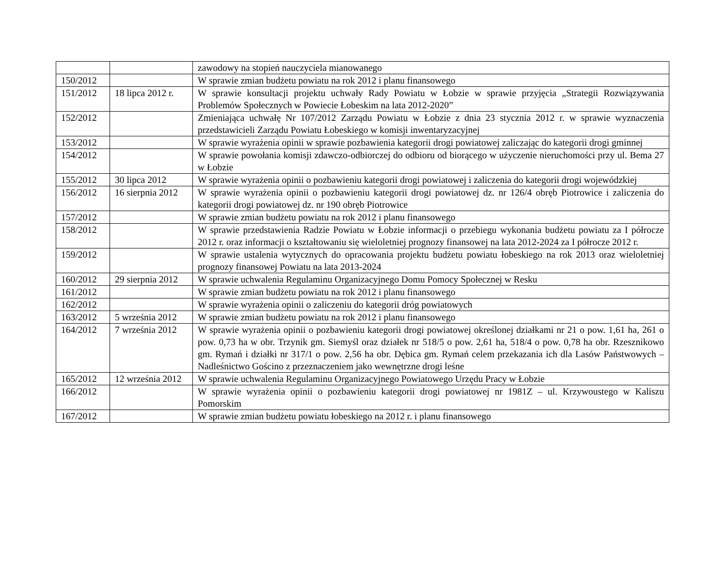| | | zawodowy na stopień nauczyciela mianowanego |
| 150/2012 | | W sprawie zmian budżetu powiatu na rok 2012 i planu finansowego |
| 151/2012 | 18 lipca 2012 r. | W sprawie konsultacji projektu uchwały Rady Powiatu w Łobzie w sprawie przyjęcia „Strategii Rozwiązywania Problemów Społecznych w Powiecie Łobeskim na lata 2012-2020” |
| 152/2012 | | Zmieniająca uchwałę Nr 107/2012 Zarządu Powiatu w Łobzie z dnia 23 stycznia 2012 r. w sprawie wyznaczenia przedstawicieli Zarządu Powiatu Łobeskiego w komisji inwentaryzacyjnej |
| 153/2012 | | W sprawie wyrażenia opinii w sprawie pozbawienia kategorii drogi powiatowej zaliczając do kategorii drogi gminnej |
| 154/2012 | | W sprawie powołania komisji zdawczo-odbiorczej do odbioru od biorącego w użyczenie nieruchomości przy ul. Bema 27 w Łobzie |
| 155/2012 | 30 lipca 2012 | W sprawie wyrażenia opinii o pozbawieniu kategorii drogi powiatowej i zaliczenia do kategorii drogi wojewódzkiej |
| 156/2012 | 16 sierpnia 2012 | W sprawie wyrażenia opinii o pozbawieniu kategorii drogi powiatowej dz. nr 126/4 obręb Piotrowice i zaliczenia do kategorii drogi powiatowej dz. nr 190 obręb Piotrowice |
| 157/2012 | | W sprawie zmian budżetu powiatu na rok 2012 i planu finansowego |
| 158/2012 | | W sprawie przedstawienia Radzie Powiatu w Łobzie informacji o przebiegu wykonania budżetu powiatu za I półrocze 2012 r. oraz informacji o kształtowaniu się wieloletniej prognozy finansowej na lata 2012-2024 za I półrocze 2012 r. |
| 159/2012 | | W sprawie ustalenia wytycznych do opracowania projektu budżetu powiatu łobeskiego na rok 2013 oraz wieloletniej prognozy finansowej Powiatu na lata 2013-2024 |
| 160/2012 | 29 sierpnia 2012 | W sprawie uchwalenia Regulaminu Organizacyjnego Domu Pomocy Społecznej w Resku |
| 161/2012 | | W sprawie zmian budżetu powiatu na rok 2012 i planu finansowego |
| 162/2012 | | W sprawie wyrażenia opinii o zaliczeniu do kategorii dróg powiatowych |
| 163/2012 | 5 września 2012 | W sprawie zmian budżetu powiatu na rok 2012 i planu finansowego |
| 164/2012 | 7 września 2012 | W sprawie wyrażenia opinii o pozbawieniu kategorii drogi powiatowej określonej działkami nr 21 o pow. 1,61 ha, 261 o pow. 0,73 ha w obr. Trzynik gm. Siemyśl oraz działek nr 518/5 o pow. 2,61 ha, 518/4 o pow. 0,78 ha obr. Rzesznikowo gm. Rymań i działki nr 317/1 o pow. 2,56 ha obr. Dębica gm. Rymań celem przekazania ich dla Lasów Państwowych – Nadleśnictwo Gościno z przeznaczeniem jako wewnętrzne drogi leśne |
| 165/2012 | 12 września 2012 | W sprawie uchwalenia Regulaminu Organizacyjnego Powiatowego Urzędu Pracy w Łobzie |
| 166/2012 | | W sprawie wyrażenia opinii o pozbawieniu kategorii drogi powiatowej nr 1981Z – ul. Krzywoustego w Kaliszu Pomorskim |
| 167/2012 | | W sprawie zmian budżetu powiatu łobeskiego na 2012 r. i planu finansowego |